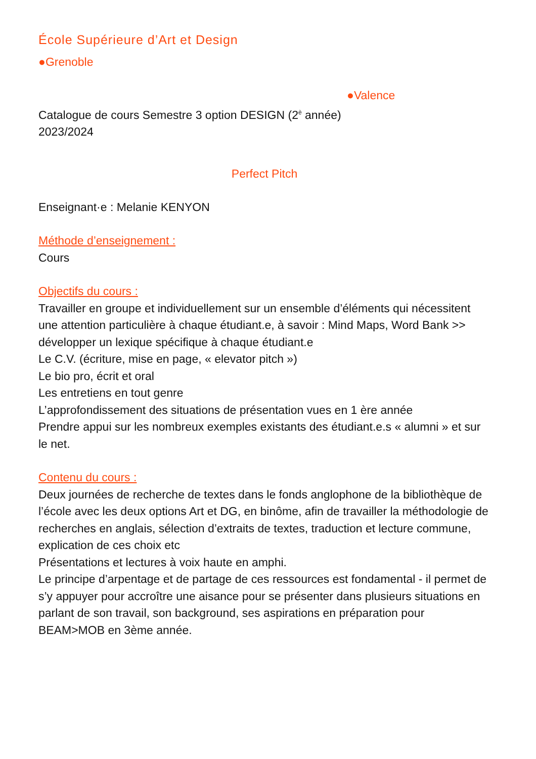École Supérieure d’Art et Design
●Grenoble
●Valence
Catalogue de cours Semestre 3 option DESIGN (2<sup>è</sup> année)
2023/2024
Perfect Pitch
Enseignant·e : Melanie KENYON
Méthode d’enseignement :
Cours
Objectifs du cours :
Travailler en groupe et individuellement sur un ensemble d’éléments qui nécessitent une attention particulière à chaque étudiant.e, à savoir : Mind Maps, Word Bank >> développer un lexique spécifique à chaque étudiant.e
Le C.V. (écriture, mise en page, « elevator pitch »)
Le bio pro, écrit et oral
Les entretiens en tout genre
L’approfondissement des situations de présentation vues en 1 ère année
Prendre appui sur les nombreux exemples existants des étudiant.e.s « alumni » et sur le net.
Contenu du cours :
Deux journées de recherche de textes dans le fonds anglophone de la bibliothèque de l’école avec les deux options Art et DG, en binôme, afin de travailler la méthodologie de recherches en anglais, sélection d’extraits de textes, traduction et lecture commune, explication de ces choix etc
Présentations et lectures à voix haute en amphi.
Le principe d’arpentage et de partage de ces ressources est fondamental - il permet de s’y appuyer pour accroître une aisance pour se présenter dans plusieurs situations en parlant de son travail, son background, ses aspirations en préparation pour BEAM>MOB en 3ème année.